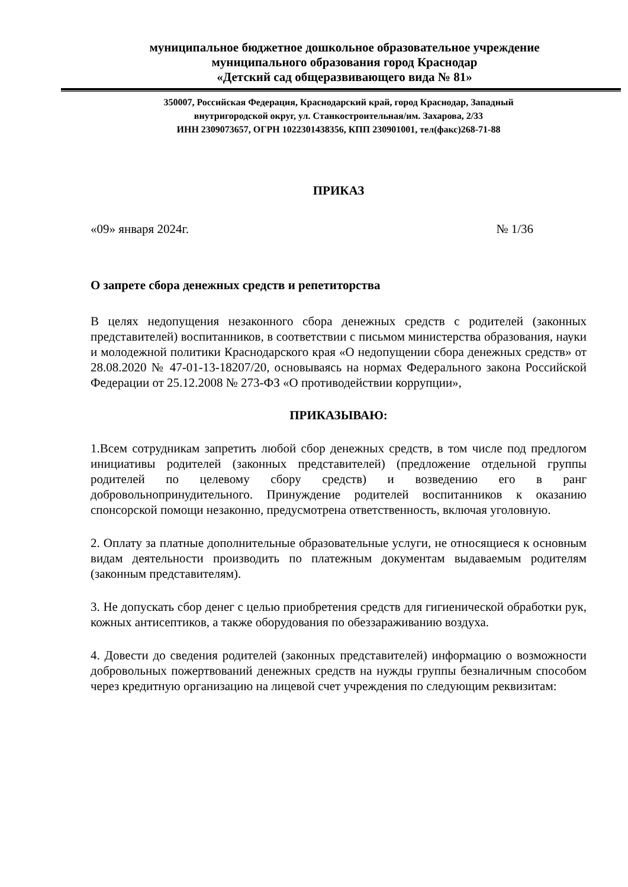муниципальное бюджетное дошкольное образовательное учреждение
муниципального образования город Краснодар
«Детский сад общеразвивающего вида № 81»
350007, Российская Федерация, Краснодарский край, город Краснодар, Западный
внутригородской округ, ул. Станкостроительная/им. Захарова, 2/33
ИНН 2309073657, ОГРН 1022301438356, КПП 230901001, тел(факс)268-71-88
ПРИКАЗ
«09» января 2024г. № 1/36
О запрете сбора денежных средств и репетиторства
В целях недопущения незаконного сбора денежных средств с родителей (законных представителей) воспитанников, в соответствии с письмом министерства образования, науки и молодежной политики Краснодарского края «О недопущении сбора денежных средств» от 28.08.2020 № 47-01-13-18207/20, основываясь на нормах Федерального закона Российской Федерации от 25.12.2008 № 273-ФЗ «О противодействии коррупции»,
ПРИКАЗЫВАЮ:
1.Всем сотрудникам запретить любой сбор денежных средств, в том числе под предлогом инициативы родителей (законных представителей) (предложение отдельной группы родителей по целевому сбору средств) и возведению его в ранг добровольнопринудительного. Принуждение родителей воспитанников к оказанию спонсорской помощи незаконно, предусмотрена ответственность, включая уголовную.
2. Оплату за платные дополнительные образовательные услуги, не относящиеся к основным видам деятельности производить по платежным документам выдаваемым родителям (законным представителям).
3. Не допускать сбор денег с целью приобретения средств для гигиенической обработки рук, кожных антисептиков, а также оборудования по обеззараживанию воздуха.
4. Довести до сведения родителей (законных представителей) информацию о возможности добровольных пожертвований денежных средств на нужды группы безналичным способом через кредитную организацию на лицевой счет учреждения по следующим реквизитам: